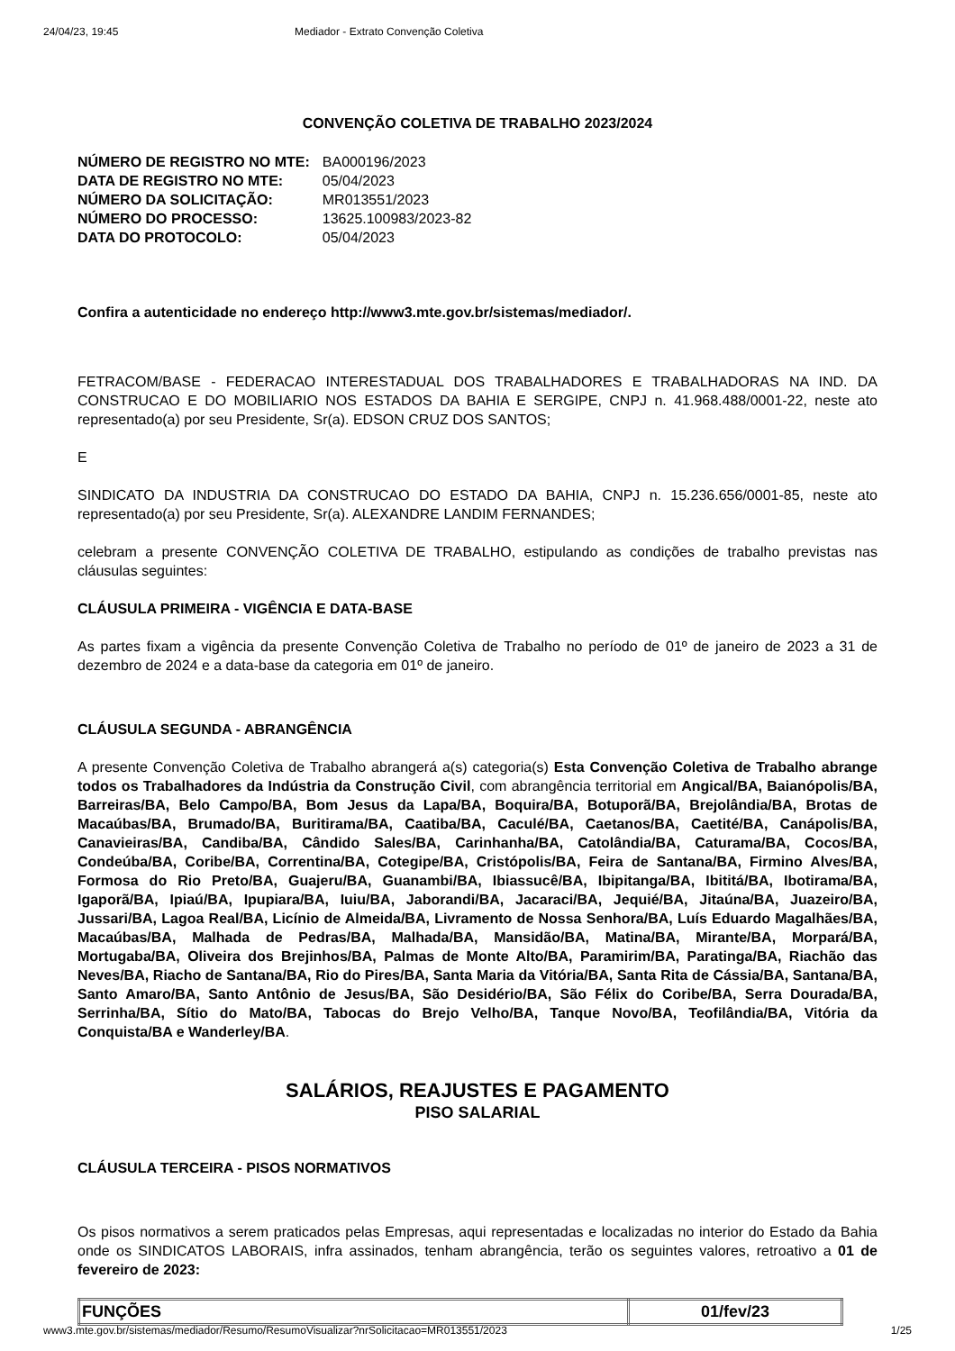24/04/23, 19:45 Mediador - Extrato Convenção Coletiva
CONVENÇÃO COLETIVA DE TRABALHO 2023/2024
| NÚMERO DE REGISTRO NO MTE: | BA000196/2023 |
| DATA DE REGISTRO NO MTE: | 05/04/2023 |
| NÚMERO DA SOLICITAÇÃO: | MR013551/2023 |
| NÚMERO DO PROCESSO: | 13625.100983/2023-82 |
| DATA DO PROTOCOLO: | 05/04/2023 |
Confira a autenticidade no endereço http://www3.mte.gov.br/sistemas/mediador/.
FETRACOM/BASE - FEDERACAO INTERESTADUAL DOS TRABALHADORES E TRABALHADORAS NA IND. DA CONSTRUCAO E DO MOBILIARIO NOS ESTADOS DA BAHIA E SERGIPE, CNPJ n. 41.968.488/0001-22, neste ato representado(a) por seu Presidente, Sr(a). EDSON CRUZ DOS SANTOS;
E
SINDICATO DA INDUSTRIA DA CONSTRUCAO DO ESTADO DA BAHIA, CNPJ n. 15.236.656/0001-85, neste ato representado(a) por seu Presidente, Sr(a). ALEXANDRE LANDIM FERNANDES;
celebram a presente CONVENÇÃO COLETIVA DE TRABALHO, estipulando as condições de trabalho previstas nas cláusulas seguintes:
CLÁUSULA PRIMEIRA - VIGÊNCIA E DATA-BASE
As partes fixam a vigência da presente Convenção Coletiva de Trabalho no período de 01º de janeiro de 2023 a 31 de dezembro de 2024 e a data-base da categoria em 01º de janeiro.
CLÁUSULA SEGUNDA - ABRANGÊNCIA
A presente Convenção Coletiva de Trabalho abrangerá a(s) categoria(s) Esta Convenção Coletiva de Trabalho abrange todos os Trabalhadores da Indústria da Construção Civil, com abrangência territorial em Angical/BA, Baianópolis/BA, Barreiras/BA, Belo Campo/BA, Bom Jesus da Lapa/BA, Boquira/BA, Botuporã/BA, Brejolândia/BA, Brotas de Macaúbas/BA, Brumado/BA, Buritirama/BA, Caatiba/BA, Caculé/BA, Caetanos/BA, Caetité/BA, Canápolis/BA, Canavieiras/BA, Candiba/BA, Cândido Sales/BA, Carinhanha/BA, Catolândia/BA, Caturama/BA, Cocos/BA, Condeúba/BA, Coribe/BA, Correntina/BA, Cotegipe/BA, Cristópolis/BA, Feira de Santana/BA, Firmino Alves/BA, Formosa do Rio Preto/BA, Guajeru/BA, Guanambi/BA, Ibiassucê/BA, Ibipitanga/BA, Ibititá/BA, Ibotirama/BA, Igaporã/BA, Ipiaú/BA, Ipupiara/BA, Iuiu/BA, Jaborandi/BA, Jacaraci/BA, Jequié/BA, Jitaúna/BA, Juazeiro/BA, Jussari/BA, Lagoa Real/BA, Licínio de Almeida/BA, Livramento de Nossa Senhora/BA, Luís Eduardo Magalhães/BA, Macaúbas/BA, Malhada de Pedras/BA, Malhada/BA, Mansidão/BA, Matina/BA, Mirante/BA, Morpará/BA, Mortugaba/BA, Oliveira dos Brejinhos/BA, Palmas de Monte Alto/BA, Paramirim/BA, Paratinga/BA, Riachão das Neves/BA, Riacho de Santana/BA, Rio do Pires/BA, Santa Maria da Vitória/BA, Santa Rita de Cássia/BA, Santana/BA, Santo Amaro/BA, Santo Antônio de Jesus/BA, São Desidério/BA, São Félix do Coribe/BA, Serra Dourada/BA, Serrinha/BA, Sítio do Mato/BA, Tabocas do Brejo Velho/BA, Tanque Novo/BA, Teofilândia/BA, Vitória da Conquista/BA e Wanderley/BA.
SALÁRIOS, REAJUSTES E PAGAMENTO
PISO SALARIAL
CLÁUSULA TERCEIRA - PISOS NORMATIVOS
Os pisos normativos a serem praticados pelas Empresas, aqui representadas e localizadas no interior do Estado da Bahia onde os SINDICATOS LABORAIS, infra assinados, tenham abrangência, terão os seguintes valores, retroativo a 01 de fevereiro de 2023:
| FUNÇÕES | 01/fev/23 |
| --- | --- |
www3.mte.gov.br/sistemas/mediador/Resumo/ResumoVisualizar?nrSolicitacao=MR013551/2023 1/25